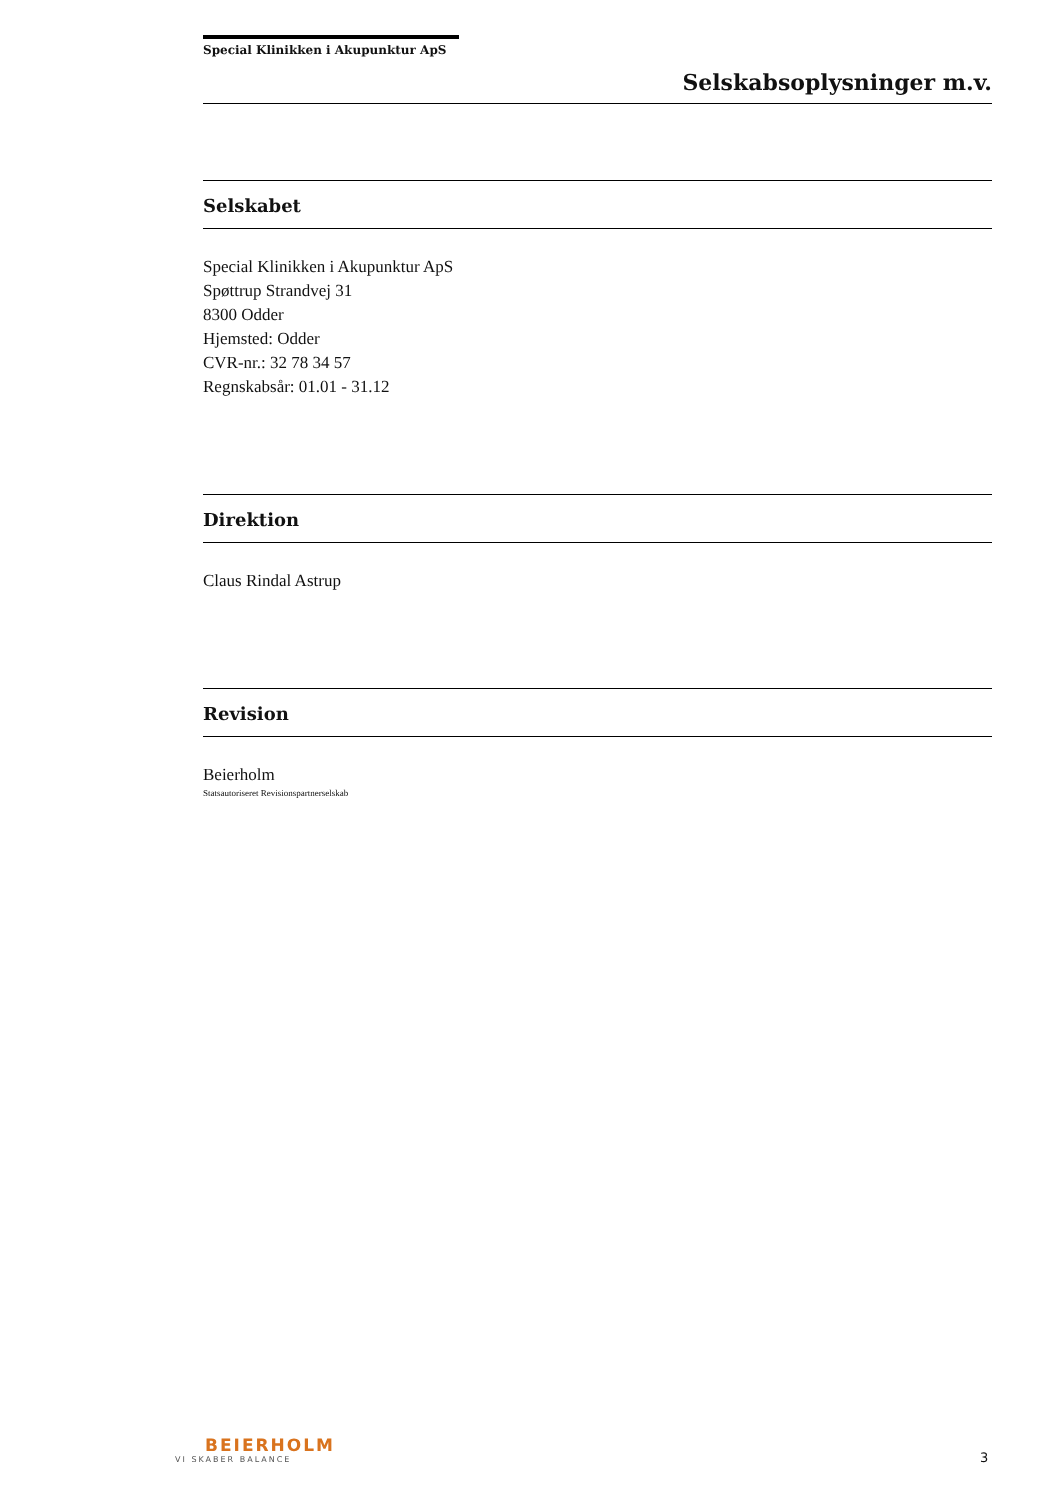Special Klinikken i Akupunktur ApS
Selskabsoplysninger m.v.
Selskabet
Special Klinikken i Akupunktur ApS
Spøttrup Strandvej 31
8300 Odder
Hjemsted: Odder
CVR-nr.: 32 78 34 57
Regnskabsår: 01.01 - 31.12
Direktion
Claus Rindal Astrup
Revision
Beierholm
Statsautoriseret Revisionspartnerselskab
BEIERHOLM
VI SKABER BALANCE
3